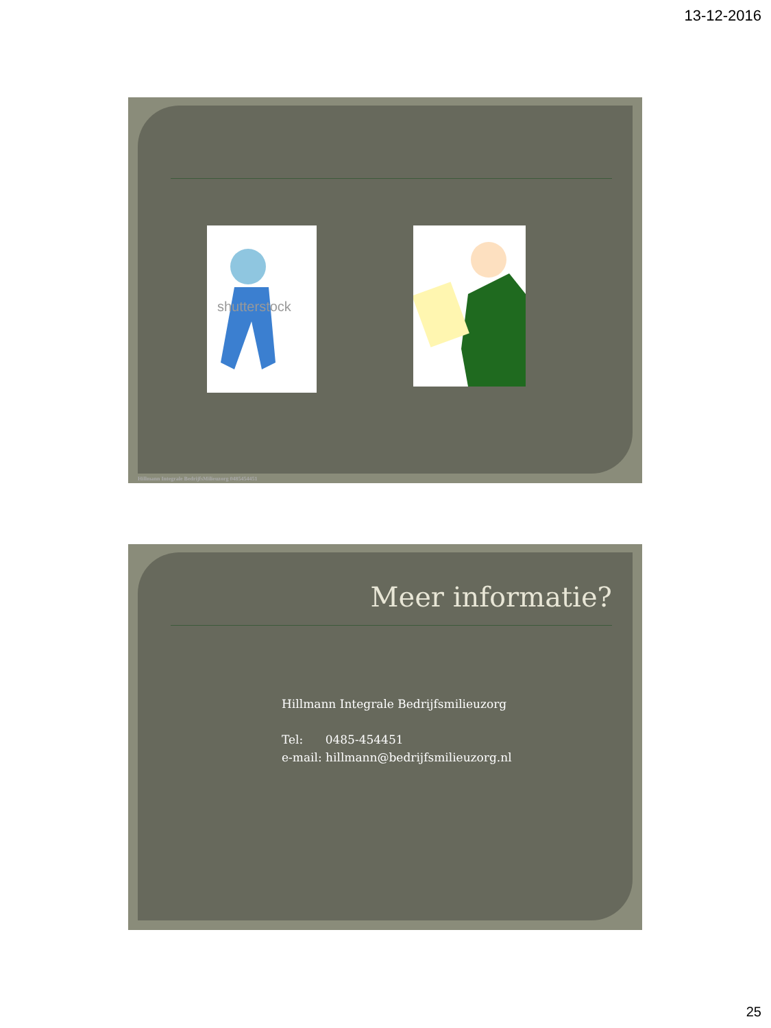13-12-2016
shutterstock
Hillmann Integrale BedrijfsMilieuzorg 0485454451
Meer informatie?
Hillmann Integrale Bedrijfsmilieuzorg
Tel: 0485-454451
e-mail: hillmann@bedrijfsmilieuzorg.nl
25